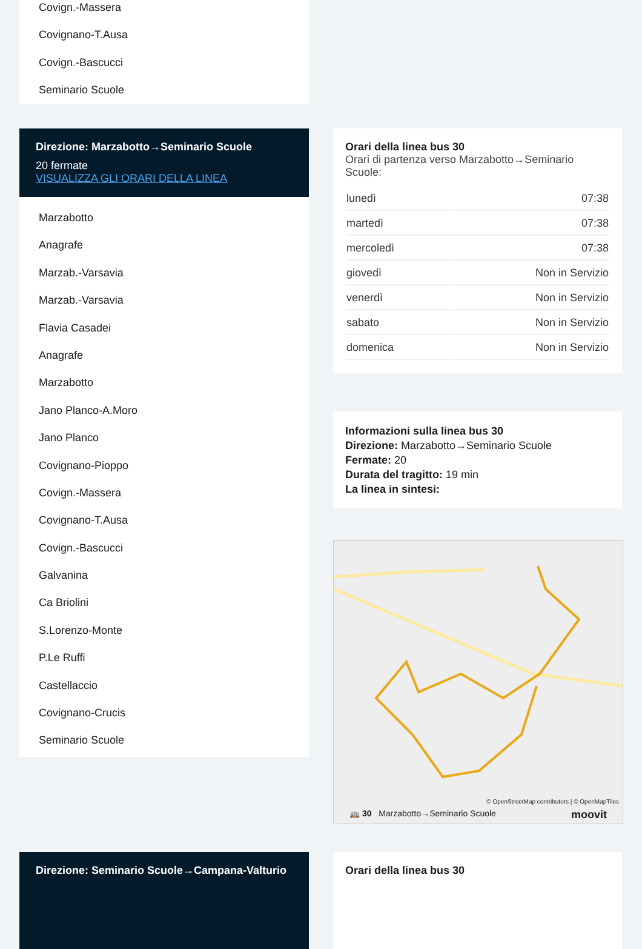Covign.-Massera
Covignano-T.Ausa
Covign.-Bascucci
Seminario Scuole
Direzione: Marzabotto→Seminario Scuole
20 fermate
VISUALIZZA GLI ORARI DELLA LINEA
Marzabotto
Anagrafe
Marzab.-Varsavia
Marzab.-Varsavia
Flavia Casadei
Anagrafe
Marzabotto
Jano Planco-A.Moro
Jano Planco
Covignano-Pioppo
Covign.-Massera
Covignano-T.Ausa
Covign.-Bascucci
Galvanina
Ca Briolini
S.Lorenzo-Monte
P.Le Ruffi
Castellaccio
Covignano-Crucis
Seminario Scuole
Orari della linea bus 30
Orari di partenza verso Marzabotto→Seminario Scuole:
| lunedì | 07:38 |
| martedì | 07:38 |
| mercoledì | 07:38 |
| giovedì | Non in Servizio |
| venerdì | Non in Servizio |
| sabato | Non in Servizio |
| domenica | Non in Servizio |
Informazioni sulla linea bus 30
Direzione: Marzabotto→Seminario Scuole
Fermate: 20
Durata del tragitto: 19 min
La linea in sintesi:
© OpenStreetMap contributors | © OpenMapTiles
🚌 30 Marzabotto→Seminario Scuole moovit
Direzione: Seminario Scuole→Campana-Valturio Orari della linea bus 30